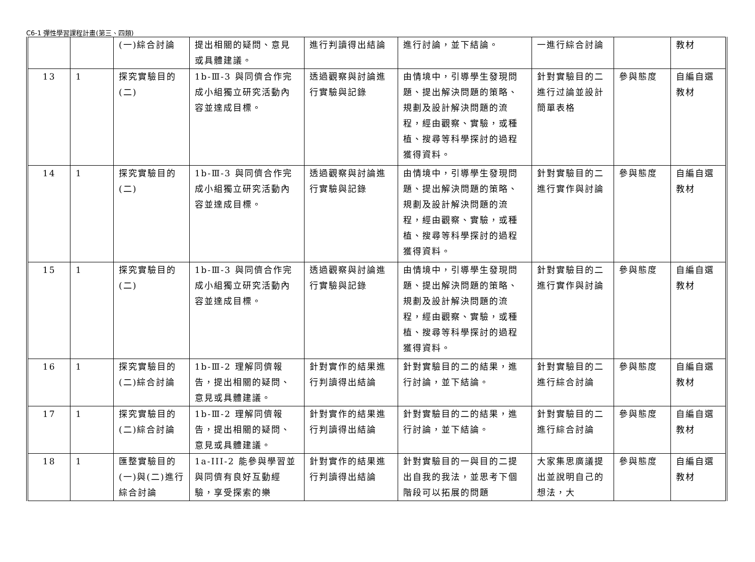C6-1 彈性學習課程計畫(第三、四類)
| | | (一)綜合討論 | 提出相關的疑問、意見或具體建議。 | 進行判讀得出結論 | 進行討論，並下結論。 | 一進行綜合討論 | | 教材 |
| 13 | 1 | 探究實驗目的(二) | 1b-Ⅲ-3 與同儕合作完成小組獨立研究活動內容並達成目標。 | 透過觀察與討論進行實驗與記錄 | 由情境中，引導學生發現問題、提出解決問題的策略、規劃及設計解決問題的流程，經由觀察、實驗，或種植、搜尋等科學探討的過程獲得資料。 | 針對實驗目的二進行过論並設計簡單表格 | 參與態度 | 自編自選教材 |
| 14 | 1 | 探究實驗目的(二) | 1b-Ⅲ-3 與同儕合作完成小組獨立研究活動內容並達成目標。 | 透過觀察與討論進行實驗與記錄 | 由情境中，引導學生發現問題、提出解決問題的策略、規劃及設計解決問題的流程，經由觀察、實驗，或種植、搜尋等科學探討的過程獲得資料。 | 針對實驗目的二進行實作與討論 | 參與態度 | 自編自選教材 |
| 15 | 1 | 探究實驗目的(二) | 1b-Ⅲ-3 與同儕合作完成小組獨立研究活動內容並達成目標。 | 透過觀察與討論進行實驗與記錄 | 由情境中，引導學生發現問題、提出解決問題的策略、規劃及設計解決問題的流程，經由觀察、實驗，或種植、搜尋等科學探討的過程獲得資料。 | 針對實驗目的二進行實作與討論 | 參與態度 | 自編自選教材 |
| 16 | 1 | 探究實驗目的(二)綜合討論 | 1b-Ⅲ-2 理解同儕報告，提出相關的疑問、意見或具體建議。 | 針對實作的結果進行判讀得出結論 | 針對實驗目的二的結果，進行討論，並下結論。 | 針對實驗目的二進行綜合討論 | 參與態度 | 自編自選教材 |
| 17 | 1 | 探究實驗目的(二)綜合討論 | 1b-Ⅲ-2 理解同儕報告，提出相關的疑問、意見或具體建議。 | 針對實作的結果進行判讀得出結論 | 針對實驗目的二的結果，進行討論，並下結論。 | 針對實驗目的二進行綜合討論 | 參與態度 | 自編自選教材 |
| 18 | 1 | 匯整實驗目的(一)與(二)進行綜合討論 | 1a-III-2 能參與學習並與同儕有良好互動經驗，享受探索的樂 | 針對實作的結果進行判讀得出結論 | 針對實驗目的一與目的二提出自我的我法，並思考下個階段可以拓展的問題 | 大家集思廣議提出並說明自己的想法，大 | 參與態度 | 自編自選教材 |